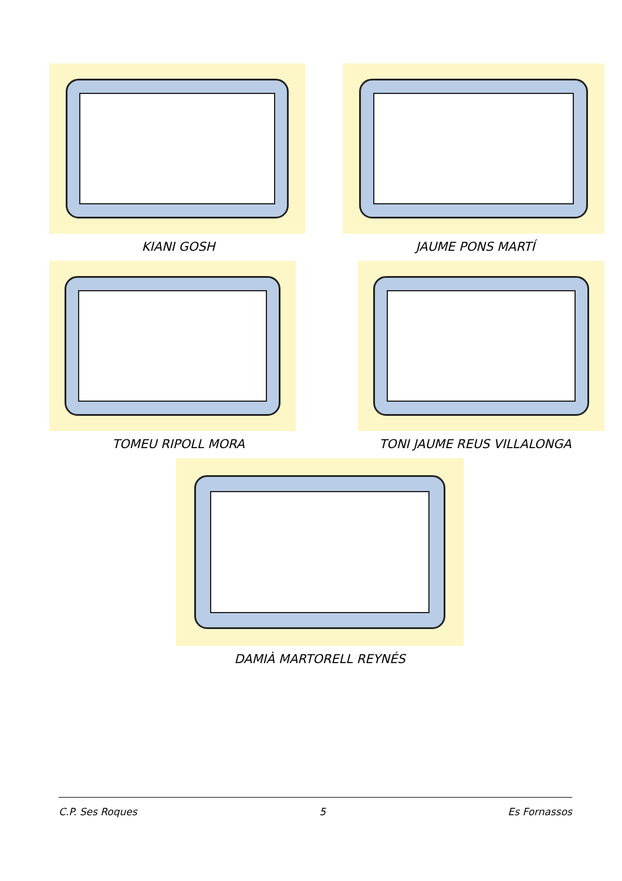KIANI GOSH JAUME PONS MARTÍ
TOMEU RIPOLL MORA TONI JAUME REUS VILLALONGA
DAMIÀ MARTORELL REYNÉS
C.P. Ses Roques 5 Es Fornassos